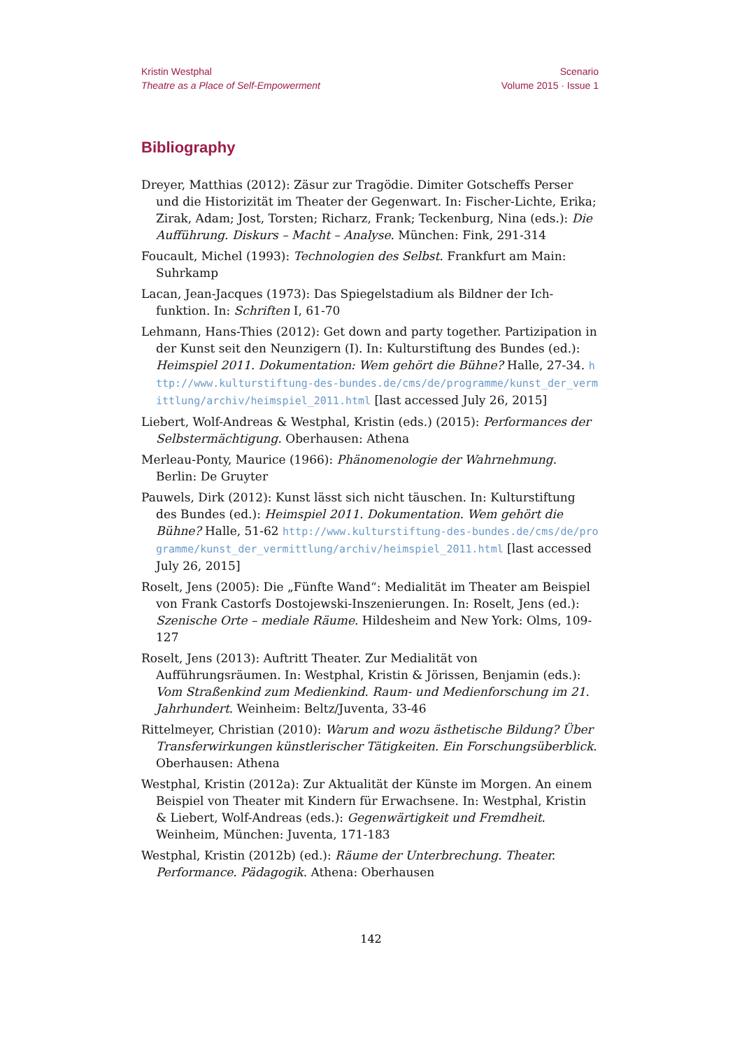Kristin Westphal
Theatre as a Place of Self-Empowerment
Scenario
Volume 2015 · Issue 1
Bibliography
Dreyer, Matthias (2012): Zäsur zur Tragödie. Dimiter Gotscheffs Perser und die Historizität im Theater der Gegenwart. In: Fischer-Lichte, Erika; Zirak, Adam; Jost, Torsten; Richarz, Frank; Teckenburg, Nina (eds.): Die Aufführung. Diskurs – Macht – Analyse. München: Fink, 291-314
Foucault, Michel (1993): Technologien des Selbst. Frankfurt am Main: Suhrkamp
Lacan, Jean-Jacques (1973): Das Spiegelstadium als Bildner der Ich-funktion. In: Schriften I, 61-70
Lehmann, Hans-Thies (2012): Get down and party together. Partizipation in der Kunst seit den Neunzigern (I). In: Kulturstiftung des Bundes (ed.): Heimspiel 2011. Dokumentation: Wem gehört die Bühne? Halle, 27-34. http://www.kulturstiftung-des-bundes.de/cms/de/programme/kunst_der_vermittlung/archiv/heimspiel_2011.html [last accessed July 26, 2015]
Liebert, Wolf-Andreas & Westphal, Kristin (eds.) (2015): Performances der Selbstermächtigung. Oberhausen: Athena
Merleau-Ponty, Maurice (1966): Phänomenologie der Wahrnehmung. Berlin: De Gruyter
Pauwels, Dirk (2012): Kunst lässt sich nicht täuschen. In: Kulturstiftung des Bundes (ed.): Heimspiel 2011. Dokumentation. Wem gehört die Bühne? Halle, 51-62 http://www.kulturstiftung-des-bundes.de/cms/de/programme/kunst_der_vermittlung/archiv/heimspiel_2011.html [last accessed July 26, 2015]
Roselt, Jens (2005): Die „Fünfte Wand“: Medialität im Theater am Beispiel von Frank Castorfs Dostojewski-Inszenierungen. In: Roselt, Jens (ed.): Szenische Orte – mediale Räume. Hildesheim and New York: Olms, 109-127
Roselt, Jens (2013): Auftritt Theater. Zur Medialität von Aufführungsräumen. In: Westphal, Kristin & Jörissen, Benjamin (eds.): Vom Straßenkind zum Medienkind. Raum- und Medienforschung im 21. Jahrhundert. Weinheim: Beltz/Juventa, 33-46
Rittelmeyer, Christian (2010): Warum and wozu ästhetische Bildung? Über Transferwirkungen künstlerischer Tätigkeiten. Ein Forschungsüberblick. Oberhausen: Athena
Westphal, Kristin (2012a): Zur Aktualität der Künste im Morgen. An einem Beispiel von Theater mit Kindern für Erwachsene. In: Westphal, Kristin & Liebert, Wolf-Andreas (eds.): Gegenwärtigkeit und Fremdheit. Weinheim, München: Juventa, 171-183
Westphal, Kristin (2012b) (ed.): Räume der Unterbrechung. Theater. Performance. Pädagogik. Athena: Oberhausen
142